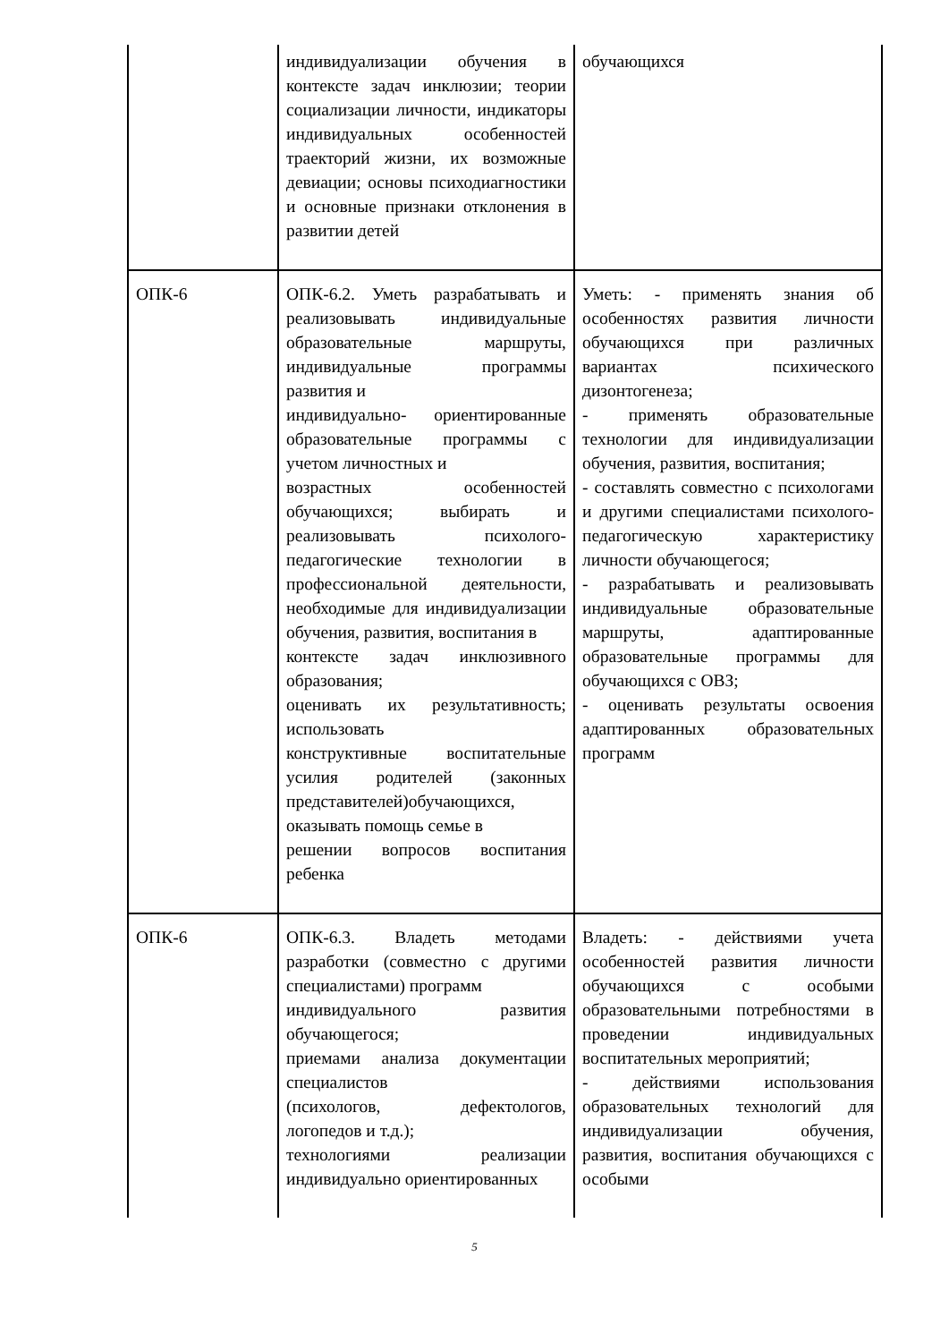| | индивидуализации обучения в контексте задач инклюзии; теории социализации личности, индикаторы индивидуальных особенностей траекторий жизни, их возможные девиации; основы психодиагностики и основные признаки отклонения в развитии детей | обучающихся |
| ОПК-6 | ОПК-6.2. Уметь разрабатывать и реализовывать индивидуальные образовательные маршруты, индивидуальные программы развития и индивидуально- ориентированные образовательные программы с учетом личностных и возрастных особенностей обучающихся; выбирать и реализовывать психолого-педагогические технологии в профессиональной деятельности, необходимые для индивидуализации обучения, развития, воспитания в контексте задач инклюзивного образования; оценивать их результативность; использовать конструктивные воспитательные усилия родителей (законных представителей)обучающихся, оказывать помощь семье в решении вопросов воспитания ребенка | Уметь: - применять знания об особенностях развития личности обучающихся при различных вариантах психического дизонтогенеза; - применять образовательные технологии для индивидуализации обучения, развития, воспитания; - составлять совместно с психологами и другими специалистами психолого-педагогическую характеристику личности обучающегося; - разрабатывать и реализовывать индивидуальные образовательные маршруты, адаптированные образовательные программы для обучающихся с ОВЗ; - оценивать результаты освоения адаптированных образовательных программ |
| ОПК-6 | ОПК-6.3. Владеть методами разработки (совместно с другими специалистами) программ индивидуального развития обучающегося; приемами анализа документации специалистов (психологов, дефектологов, логопедов и т.д.); технологиями реализации индивидуально ориентированных | Владеть: - действиями учета особенностей развития личности обучающихся с особыми образовательными потребностями в проведении индивидуальных воспитательных мероприятий; - действиями использования образовательных технологий для индивидуализации обучения, развития, воспитания обучающихся с особыми |
5